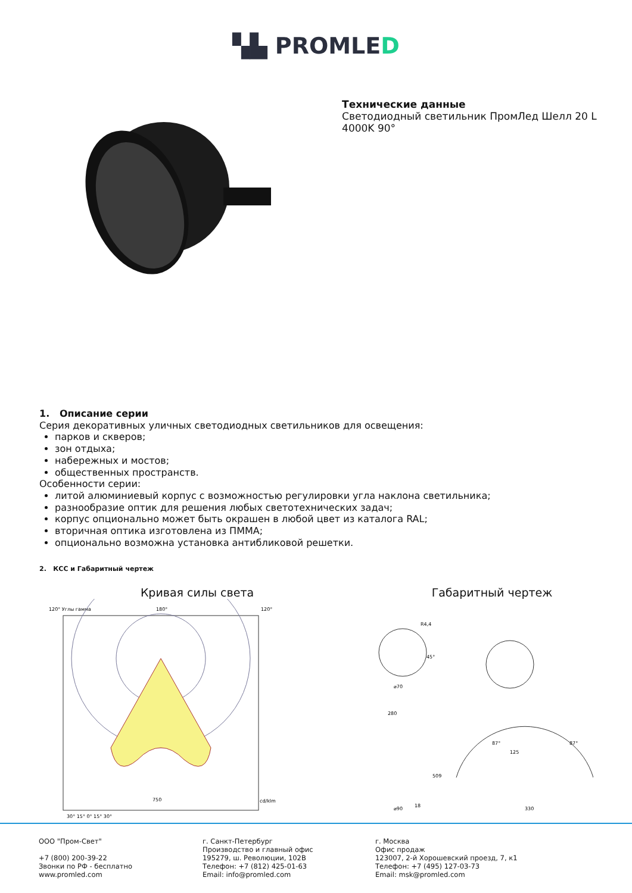▚▙ PROMLED
Технические данные
Светодиодный светильник ПромЛед Шелл 20 L 4000K 90°
1. Описание серии
Серия декоративных уличных светодиодных светильников для освещения:
парков и скверов;
зон отдыха;
набережных и мостов;
общественных пространств.
Особенности серии:
литой алюминиевый корпус с возможностью регулировки угла наклона светильника;
разнообразие оптик для решения любых светотехнических задач;
корпус опционально может быть окрашен в любой цвет из каталога RAL;
вторичная оптика изготовлена из ПММА;
опционально возможна установка антибликовой решетки.
2. КСС и Габаритный чертеж
Кривая силы света
120° Углы гамма
180°
120°
750
cd/klm
30° 15° 0° 15° 30°
Габаритный чертеж
R4,4
45°
⌀70
280
509
18
⌀90
125
330
87°
87°
ООО "Пром-Свет"
+7 (800) 200-39-22
Звонки по РФ - бесплатно
www.promled.com
г. Санкт-Петербург
Производство и главный офис
195279, ш. Революции, 102В
Телефон: +7 (812) 425-01-63
Email: info@promled.com
г. Москва
Офис продаж
123007, 2-й Хорошевский проезд, 7, к1
Телефон: +7 (495) 127-03-73
Email: msk@promled.com